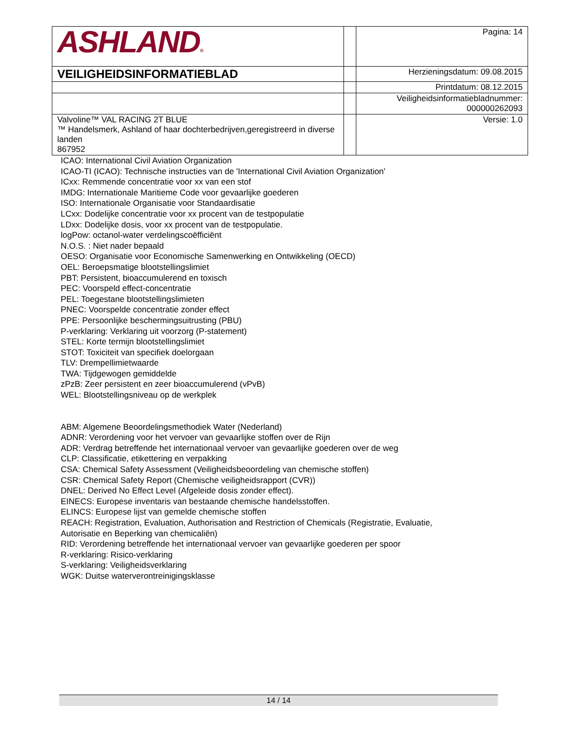| ASHLAND ® | | Pagina: 14 |
| VEILIGHEIDSINFORMATIEBLAD | | Herzieningsdatum: 09.08.2015 |
| | | Printdatum: 08.12.2015 |
| | | Veiligheidsinformatiebladnummer: 000000262093 |
| Valvoline™ VAL RACING 2T BLUE ™ Handelsmerk, Ashland of haar dochterbedrijven,geregistreerd in diverse landen 867952 | | Versie: 1.0 |
ICAO: International Civil Aviation Organization
ICAO-TI (ICAO): Technische instructies van de 'International Civil Aviation Organization'
ICxx: Remmende concentratie voor xx van een stof
IMDG: Internationale Maritieme Code voor gevaarlijke goederen
ISO: Internationale Organisatie voor Standaardisatie
LCxx: Dodelijke concentratie voor xx procent van de testpopulatie
LDxx: Dodelijke dosis, voor xx procent van de testpopulatie.
logPow: octanol-water verdelingscoëfficiënt
N.O.S. : Niet nader bepaald
OESO: Organisatie voor Economische Samenwerking en Ontwikkeling (OECD)
OEL: Beroepsmatige blootstellingslimiet
PBT: Persistent, bioaccumulerend en toxisch
PEC: Voorspeld effect-concentratie
PEL: Toegestane blootstellingslimieten
PNEC: Voorspelde concentratie zonder effect
PPE: Persoonlijke beschermingsuitrusting (PBU)
P-verklaring: Verklaring uit voorzorg (P-statement)
STEL: Korte termijn blootstellingslimiet
STOT: Toxiciteit van specifiek doelorgaan
TLV: Drempellimietwaarde
TWA: Tijdgewogen gemiddelde
zPzB: Zeer persistent en zeer bioaccumulerend (vPvB)
WEL: Blootstellingsniveau op de werkplek
ABM: Algemene Beoordelingsmethodiek Water (Nederland)
ADNR: Verordening voor het vervoer van gevaarlijke stoffen over de Rijn
ADR: Verdrag betreffende het internationaal vervoer van gevaarlijke goederen over de weg
CLP: Classificatie, etikettering en verpakking
CSA: Chemical Safety Assessment (Veiligheidsbeoordeling van chemische stoffen)
CSR: Chemical Safety Report (Chemische veiligheidsrapport (CVR))
DNEL: Derived No Effect Level (Afgeleide dosis zonder effect).
EINECS: Europese inventaris van bestaande chemische handelsstoffen.
ELINCS: Europese lijst van gemelde chemische stoffen
REACH: Registration, Evaluation, Authorisation and Restriction of Chemicals (Registratie, Evaluatie,
Autorisatie en Beperking van chemicaliën)
RID: Verordening betreffende het internationaal vervoer van gevaarlijke goederen per spoor
R-verklaring: Risico-verklaring
S-verklaring: Veiligheidsverklaring
WGK: Duitse waterverontreinigingsklasse
14 / 14